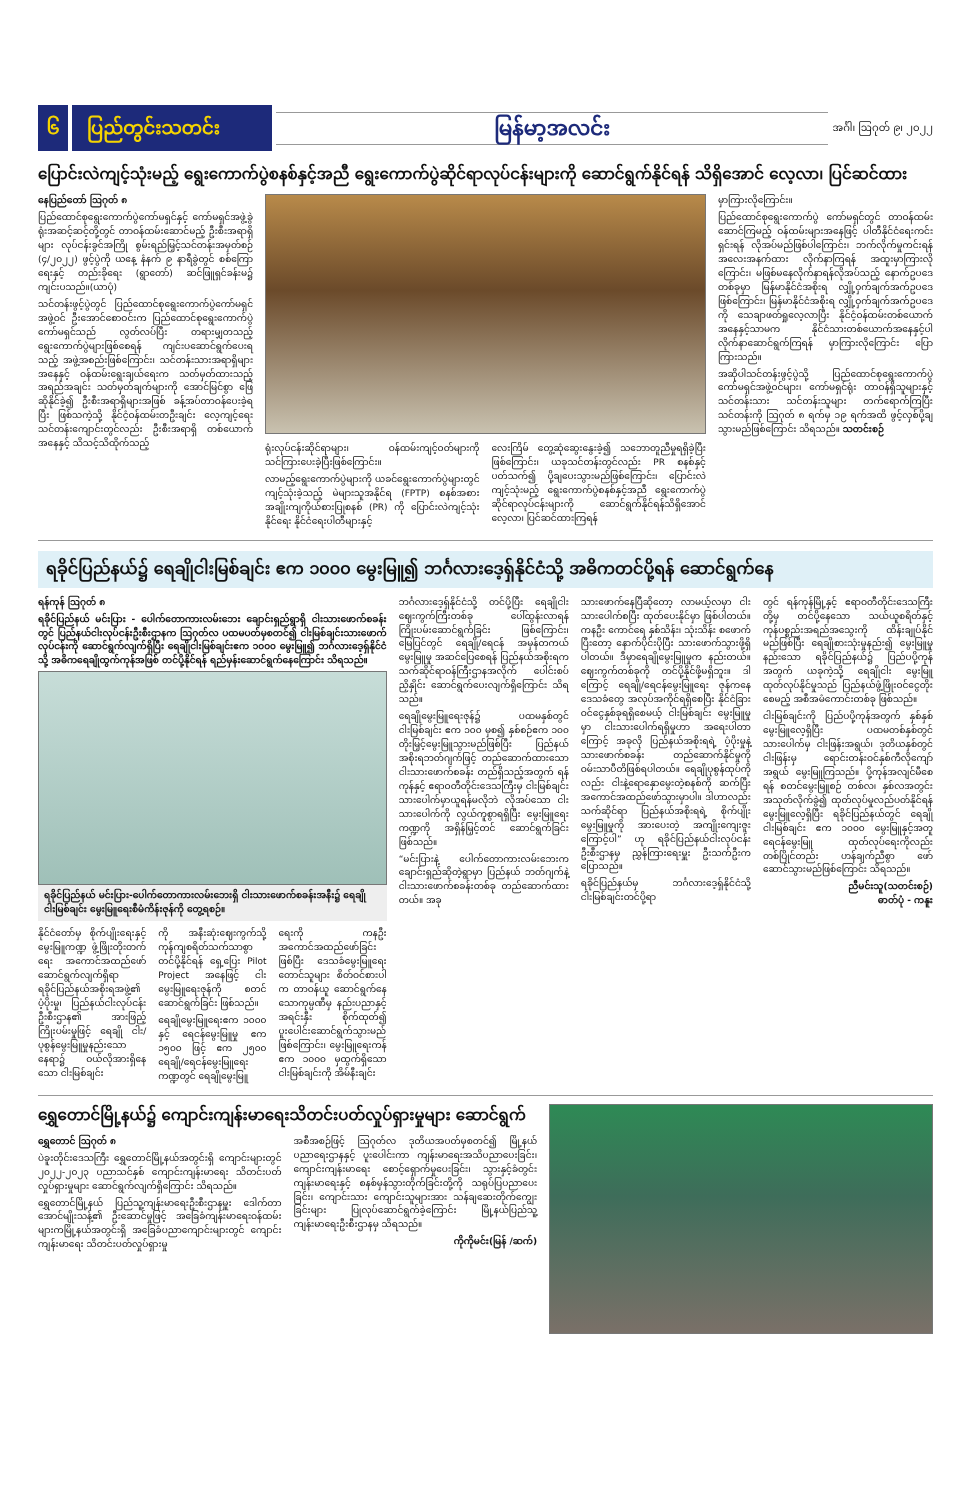၆ ပြည်တွင်းသတင်း
မြန်မာ့အလင်း
အင်္ဂါ၊ ဩဂုတ် ၉၊ ၂၀၂၂
ပြောင်းလဲကျင့်သုံးမည့် ရွေးကောက်ပွဲစနစ်နှင့်အညီ ရွေးကောက်ပွဲဆိုင်ရာလုပ်ငန်းများကို ဆောင်ရွက်နိုင်ရန် သိရှိအောင် လေ့လာ၊ ပြင်ဆင်ထား
နေပြည်တော် ဩဂုတ် ၈
ပြည်ထောင်စုရွေးကောက်ပွဲကော်မရှင်နှင့် ကော်မရှင်အဖွဲ့ခွဲရုံးအဆင့်ဆင့်တို့တွင် တာဝန်ထမ်းဆောင်မည့် ဦးစီးအရာရှိများ လုပ်ငန်းခွင်အကြို စွမ်းရည်မြှင့်သင်တန်းအမှတ်စဉ် (၄/၂၀၂၂) ဖွင့်ပွဲကို ယနေ့ နံနက် ၉ နာရီခွဲတွင် စစ်ကြောရေးနှင့် တည်းခိုရေး (ရွာတော်) ဆင်ဖြူရှင်ခန်းမ၌ ကျင်းပသည်။(ယာပုံ)
သင်တန်းဖွင့်ပွဲတွင် ပြည်ထောင်စုရွေးကောက်ပွဲကော်မရှင်အဖွဲ့ဝင် ဦးအောင်စောဝင်းက ပြည်ထောင်စုရွေးကောက်ပွဲကော်မရှင်သည် လွတ်လပ်ပြီး တရားမျှတသည့် ရွေးကောက်ပွဲများဖြစ်စေရန် ကျင်းပဆောင်ရွက်ပေးရသည့် အဖွဲ့အစည်းဖြစ်ကြောင်း၊ သင်တန်းသားအရာရှိများအနေနှင့် ဝန်ထမ်းရွေးချယ်ရေးက သတ်မှတ်ထားသည့် အရည်အချင်း သတ်မှတ်ချက်များကို အောင်မြင်စွာ ဖြေဆိုနိုင်ခဲ့၍ ဦးစီးအရာရှိများအဖြစ် ခန့်အပ်တာဝန်ပေးခဲ့ရပြီး ဖြစ်သကဲ့သို့ နိုင်ငံ့ဝန်ထမ်းတဦးချင်း လေ့ကျင့်ရေး သင်တန်းကျောင်းတွင်လည်း ဦးစီးအရာရှိ တစ်ယောက်အနေနှင့် သိသင့်သိထိုက်သည့်
ရုံးလုပ်ငန်းဆိုင်ရာများ၊ ဝန်ထမ်းကျင့်ဝတ်များကို သင်ကြားပေးခဲ့ပြီးဖြစ်ကြောင်း။
လာမည့်ရွေးကောက်ပွဲများကို ယခင်ရွေးကောက်ပွဲများတွင် ကျင့်သုံးခဲ့သည့် မဲများသူအနိုင်ရ (FPTP) စနစ်အစား အချိုးကျကိုယ်စားပြုစနစ် (PR) ကို ပြောင်းလဲကျင့်သုံးနိုင်ရေး နိုင်ငံရေးပါတီများနှင့်
လေးကြိမ် တွေ့ဆုံဆွေးနွေးခဲ့၍ သဘောတူညီမှုရရှိခဲ့ပြီးဖြစ်ကြောင်း၊ ယခုသင်တန်းတွင်လည်း PR စနစ်နှင့် ပတ်သက်၍ ပို့ချပေးသွားမည်ဖြစ်ကြောင်း၊ ပြောင်းလဲကျင့်သုံးမည့် ရွေးကောက်ပွဲစနစ်နှင့်အညီ ရွေးကောက်ပွဲဆိုင်ရာလုပ်ငန်းများကို ဆောင်ရွက်နိုင်ရန်သိရှိအောင် လေ့လာ၊ ပြင်ဆင်ထားကြရန်
မှာကြားလိုကြောင်း။
ပြည်ထောင်စုရွေးကောက်ပွဲ ကော်မရှင်တွင် တာဝန်ထမ်းဆောင်ကြမည့် ဝန်ထမ်းများအနေဖြင့် ပါတီနိုင်ငံရေးကင်းရှင်းရန် လိုအပ်မည်ဖြစ်ပါကြောင်း၊ ဘက်လိုက်မှုကင်းရန် အလေးအနက်ထား လိုက်နာကြရန် အထူးမှာကြားလိုကြောင်း၊ မဖြစ်မနေလိုက်နာရန်လိုအပ်သည့် နောက်ဥပဒေတစ်ခုမှာ မြန်မာနိုင်ငံအစိုးရ လျှို့ဝှက်ချက်အက်ဥပဒေဖြစ်ကြောင်း၊ မြန်မာနိုင်ငံအစိုးရ လျှို့ဝှက်ချက်အက်ဥပဒေကို သေချာဖတ်ရှုလေ့လာပြီး နိုင်ငံ့ဝန်ထမ်းတစ်ယောက်အနေနှင့်သာမက နိုင်ငံသားတစ်ယောက်အနေနှင့်ပါ လိုက်နာဆောင်ရွက်ကြရန် မှာကြားလိုကြောင်း ပြောကြားသည်။
အဆိုပါသင်တန်းဖွင့်ပွဲသို့ ပြည်ထောင်စုရွေးကောက်ပွဲကော်မရှင်အဖွဲ့ဝင်များ၊ ကော်မရှင်ရုံး တာဝန်ရှိသူများနှင့် သင်တန်းသား သင်တန်းသူများ တက်ရောက်ကြပြီး သင်တန်းကို ဩဂုတ် ၈ ရက်မှ ၁၉ ရက်အထိ ဖွင့်လှစ်ပို့ချသွားမည်ဖြစ်ကြောင်း သိရသည်။ သတင်းစဉ်
ရခိုင်ပြည်နယ်၌ ရေချိုငါးမြစ်ချင်း ဧက ၁၀၀၀ မွေးမြူ၍ ဘင်္ဂလားဒေ့ရှ်နိုင်ငံသို့ အဓိကတင်ပို့ရန် ဆောင်ရွက်နေ
ရန်ကုန် ဩဂုတ် ၈
ရခိုင်ပြည်နယ် မင်းပြား - ပေါက်တောကားလမ်းဘေး ချောင်းရှည်ရွာရှိ ငါးသားဖောက်စခန်းတွင် ပြည်နယ်ငါးလုပ်ငန်းဦးစီးဌာနက ဩဂုတ်လ ပထမပတ်မှစတင်၍ ငါးမြစ်ချင်းသားဖောက်လုပ်ငန်းကို ဆောင်ရွက်လျက်ရှိပြီး ရေချိုငါးမြစ်ချင်းဧက ၁၀၀၀ မွေးမြူ၍ ဘင်္ဂလားဒေ့ရှ်နိုင်ငံသို့ အဓိကရေချိုထွက်ကုန်အဖြစ် တင်ပို့နိုင်ရန် ရည်မှန်းဆောင်ရွက်နေကြောင်း သိရသည်။
ရခိုင်ပြည်နယ် မင်းပြား-ပေါက်တောကားလမ်းဘေးရှိ ငါးသားဖောက်စခန်းအနီး၌ ရေချိုငါးမြစ်ချင်း မွေးမြူရေးစီမံကိန်းဇုန်ကို တွေ့ရစဉ်။
နိုင်ငံတော်မှ စိုက်ပျိုးရေးနှင့် မွေးမြူကဏ္ဍ ဖွံ့ဖြိုးတိုးတက်ရေး အကောင်အထည်ဖော် ဆောင်ရွက်လျက်ရှိရာ ရခိုင်ပြည်နယ်အစိုးရအဖွဲ့၏ ပံ့ပိုးမှု၊ ပြည်နယ်ငါးလုပ်ငန်းဦးစီးဌာန၏ အားဖြည့်ကြိုးပမ်းမှုဖြင့် ရေချို ငါး/ပုစွန်မွေးမြူမှုနည်းသော နေရာ၌ ဝယ်လိုအားရှိနေသော ငါးမြစ်ချင်း
ကို အနီးဆုံးဈေးကွက်သို့ ကုန်ကျစရိတ်သက်သာစွာ တင်ပို့နိုင်ရန် ရှေ့ပြေး Pilot Project အနေဖြင့် ငါးမွေးမြူရေးဇုန်ကို စတင်ဆောင်ရွက်ခြင်း ဖြစ်သည်။
ရေချိုမွေးမြူရေးဧက ၁၀၀၀ နှင့် ရေငန်မွေးမြူမှု ဧက ၁၅၀၀ ဖြင့် ဧက ၂၅၀၀ ရေချို/ရေငန်မွေးမြူရေးကဏ္ဍတွင် ရေချိုမွေးမြူ
ရေးကို ကနဦးအကောင်အထည်ဖော်ခြင်းဖြစ်ပြီး ဒေသခံမွေးမြူရေးတောင်သူများ စိတ်ဝင်စားပါက တာဝန်ယူ ဆောင်ရွက်နေသောကုမ္ပဏီမှ နည်းပညာနှင့် အရင်းနှီး စိုက်ထုတ်၍ ပူးပေါင်းဆောင်ရွက်သွားမည်ဖြစ်ကြောင်း၊ မွေးမြူရေးကန် ဧက ၁၀၀၀ မှထွက်ရှိသော ငါးမြစ်ချင်းကို အိမ်နီးချင်း
ဘင်္ဂလားဒေ့ရှ်နိုင်ငံသို့ တင်ပို့ပြီး ရေချိုငါး ဈေးကွက်ကြီးတစ်ခု ပေါ်ထွန်းလာရန် ကြိုးပမ်းဆောင်ရွက်ခြင်း ဖြစ်ကြောင်း၊ မြေပြင်တွင် ရေချို/ရေငန် အမှန်တကယ်မွေးမြူမှု အဆင်ပြေစေရန် ပြည်နယ်အစိုးရက သက်ဆိုင်ရာဝန်ကြီးဌာနအလိုက် ပေါင်းစပ်ညှိနှိုင်း ဆောင်ရွက်ပေးလျက်ရှိကြောင်း သိရသည်။
ရေချိုမွေးမြူရေးဇုန်၌ ပထမနှစ်တွင် ငါးမြစ်ချင်း ဧက ၁၀၀ မှစ၍ နှစ်စဉ်ဧက ၁၀၀ တိုးမြှင့်မွေးမြူသွားမည်ဖြစ်ပြီး ပြည်နယ်အစိုးရဘတ်ဂျက်ဖြင့် တည်ဆောက်ထားသောငါးသားဖောက်စခန်း တည်ရှိသည့်အတွက် ရန်ကုန်နှင့် ဧရာဝတီတိုင်းဒေသကြီးမှ ငါးမြစ်ချင်းသားပေါက်မှာယူရန်မလိုဘဲ လိုအပ်သော ငါးသားပေါက်ကို လွယ်ကူစွာရရှိပြီး မွေးမြူရေးကဏ္ဍကို အရှိန်မြှင့်တင် ဆောင်ရွက်ခြင်းဖြစ်သည်။
“မင်းပြားနဲ့ ပေါက်တောကားလမ်းဘေးက ချောင်းရှည်ဆိုတဲ့ရွာမှာ ပြည်နယ် ဘတ်ဂျက်နဲ့ ငါးသားဖောက်စခန်းတစ်ခု တည်ဆောက်ထားတယ်။ အခု
သားဖောက်နေပြီဆိုတော့ လာမယ့်လမှာ ငါးသားပေါက်စပြီး ထုတ်ပေးနိုင်မှာ ဖြစ်ပါတယ်။ ကနဦး ကောင်ရေ နှစ်သိန်း၊ သုံးသိန်း စဖောက်ပြီးတော့ နောက်ပိုင်းပိုပြီး သားဖောက်သွားဖို့ရှိပါတယ်။ ဒီမှာရေချိုမွေးမြူမှုက နည်းတယ်။ ဈေးကွက်တစ်ခုကို တင်ပို့နိုင်ဖို့မရှိဘူး။ ဒါကြောင့် ရေချို/ရေငန်မွေးမြူရေး ဇုန်ကနေ ဒေသခံတွေ အလုပ်အကိုင်ရရှိစေပြီး နိုင်ငံခြားဝင်ငွေနှစ်ခုရရှိစေမယ့် ငါးမြစ်ချင်း မွေးမြူမှုမှာ ငါးသားပေါက်ရရှိမှုဟာ အရေးပါတာကြောင့် အခုလို ပြည်နယ်အစိုးရရဲ့ ပံ့ပိုးမှုနဲ့ သားဖောက်စခန်း တည်ဆောက်နိုင်မှုကို ဝမ်းသာပီတိဖြစ်ရပါတယ်။ ရေချိုပုစွန်ထုပ်ကိုလည်း ငါးနဲ့ရောနှောမွေးတဲ့စနစ်ကို ဆက်ပြီး အကောင်အထည်ဖော်သွားမှာပါ။ ဒါဟာလည်း သက်ဆိုင်ရာ ပြည်နယ်အစိုးရရဲ့ စိုက်ပျိုးမွေးမြူမှုကို အားပေးတဲ့ အကျိုးကျေးဇူးကြောင့်ပါ” ဟု ရခိုင်ပြည်နယ်ငါးလုပ်ငန်းဦးစီးဌာနမှ ညွှန်ကြားရေးမှူး ဦးသက်ဦးက ပြောသည်။
ရခိုင်ပြည်နယ်မှ ဘင်္ဂလားဒေ့ရှ်နိုင်ငံသို့ ငါးမြစ်ချင်းတင်ပို့ရာ
တွင် ရန်ကုန်မြို့နှင့် ဧရာဝတီတိုင်းဒေသကြီးတို့မှ တင်ပို့နေသော သယ်ယူစရိတ်နှင့် ကုန်ပစ္စည်းအရည်အသွေးကို ထိန်းချုပ်နိုင်မည်ဖြစ်ပြီး ရေချိုစားသုံးမှုနည်း၍ မွေးမြူမှုနည်းသော ရခိုင်ပြည်နယ်၌ ပြည်ပပို့ကုန်အတွက် ယခုကဲ့သို့ ရေချိုငါး မွေးမြူထုတ်လုပ်နိုင်မှုသည် ပြည်နယ်ဖွံ့ဖြိုးဝင်ငွေတိုးစေမည့် အစီအမံကောင်းတစ်ခု ဖြစ်သည်။
ငါးမြစ်ချင်းကို ပြည်ပပို့ကုန်အတွက် နှစ်နှစ် မွေးမြူလေ့ရှိပြီး ပထမတစ်နှစ်တွင် သားပေါက်မှ ငါးဖြန်းအရွယ်၊ ဒုတိယနှစ်တွင် ငါးဖြန်းမှ ရောင်းတန်းဝင်နှစ်ကီလိုကျော်အရွယ် မွေးမြူကြသည်။ ပို့ကုန်အလျင်မီစေရန် စတင်မွေးမြူစဉ် တစ်လ၊ နှစ်လအတွင်း အသုတ်လိုက်ခွဲ၍ ထုတ်လုပ်မှုလည်ပတ်နိုင်ရန် မွေးမြူလေ့ရှိပြီး ရခိုင်ပြည်နယ်တွင် ရေချိုငါးမြစ်ချင်း ဧက ၁၀၀၀ မွေးမြူနှင့်အတူ ရေငန်မွေးမြူ ထုတ်လုပ်ရေးကိုလည်း တစ်ပြိုင်တည်း ဟန်ချက်ညီစွာ ဖော်ဆောင်သွားမည်ဖြစ်ကြောင်း သိရသည်။
ညီမင်းသူ(သတင်းစဉ်)
ဓာတ်ပုံ - ကနူး
ရွှေတောင်မြို့နယ်၌ ကျောင်းကျန်းမာရေးသိတင်းပတ်လှုပ်ရှားမှုများ ဆောင်ရွက်
ရွှေတောင် ဩဂုတ် ၈
ပဲခူးတိုင်းဒေသကြီး ရွှေတောင်မြို့နယ်အတွင်းရှိ ကျောင်းများတွင် ၂၀၂၂-၂၀၂၃ ပညာသင်နှစ် ကျောင်းကျန်းမာရေး သိတင်းပတ်လှုပ်ရှားမှုများ ဆောင်ရွက်လျက်ရှိကြောင်း သိရသည်။
ရွှေတောင်မြို့နယ် ပြည်သူ့ကျန်းမာရေးဦးစီးဌာနမှူး ဒေါက်တာ အောင်မျိုးသန့်၏ ဦးဆောင်မှုဖြင့် အခြေခံကျန်းမာရေးဝန်ထမ်းများကမြို့နယ်အတွင်းရှိ အခြေခံပညာကျောင်းများတွင် ကျောင်းကျန်းမာရေး သိတင်းပတ်လှုပ်ရှားမှု
အစီအစဉ်ဖြင့် ဩဂုတ်လ ဒုတိယအပတ်မှစတင်၍ မြို့နယ်ပညာရေးဌာနနှင့် ပူးပေါင်းကာ ကျန်းမာရေးအသိပညာပေးခြင်း၊ ကျောင်းကျန်းမာရေး စောင့်ရှောက်မှုပေးခြင်း၊ သွားနှင့်ခံတွင်း ကျန်းမာရေးနှင့် စနစ်မှန်သွားတိုက်ခြင်းတို့ကို သရုပ်ပြပညာပေးခြင်း၊ ကျောင်းသား ကျောင်းသူများအား သန်ချဆေးတိုက်ကျွေးခြင်းများ ပြုလုပ်ဆောင်ရွက်ခဲ့ကြောင်း မြို့နယ်ပြည်သူ့ကျန်းမာရေးဦးစီးဌာနမှ သိရသည်။
ကိုကိုမင်း(မြန် /ဆက်)